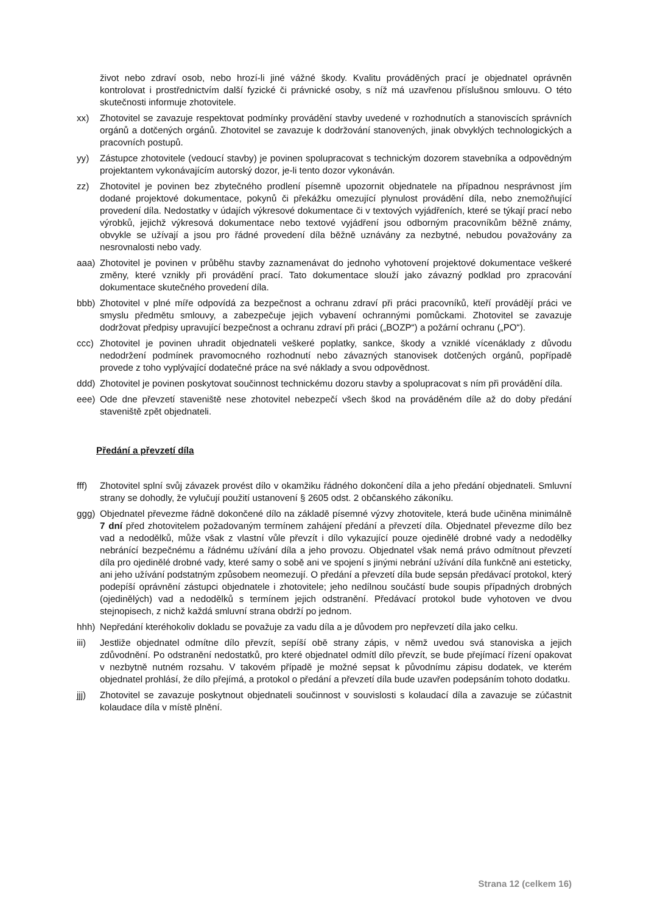život nebo zdraví osob, nebo hrozí-li jiné vážné škody. Kvalitu prováděných prací je objednatel oprávněn kontrolovat i prostřednictvím další fyzické či právnické osoby, s níž má uzavřenou příslušnou smlouvu. O této skutečnosti informuje zhotovitele.
xx) Zhotovitel se zavazuje respektovat podmínky provádění stavby uvedené v rozhodnutích a stanoviscích správních orgánů a dotčených orgánů. Zhotovitel se zavazuje k dodržování stanovených, jinak obvyklých technologických a pracovních postupů.
yy) Zástupce zhotovitele (vedoucí stavby) je povinen spolupracovat s technickým dozorem stavebníka a odpovědným projektantem vykonávajícím autorský dozor, je-li tento dozor vykonáván.
zz) Zhotovitel je povinen bez zbytečného prodlení písemně upozornit objednatele na případnou nesprávnost jím dodané projektové dokumentace, pokynů či překážku omezující plynulost provádění díla, nebo znemožňující provedení díla. Nedostatky v údajích výkresové dokumentace či v textových vyjádřeních, které se týkají prací nebo výrobků, jejichž výkresová dokumentace nebo textové vyjádření jsou odborným pracovníkům běžně známy, obvykle se užívají a jsou pro řádné provedení díla běžně uznávány za nezbytné, nebudou považovány za nesrovnalosti nebo vady.
aaa) Zhotovitel je povinen v průběhu stavby zaznamenávat do jednoho vyhotovení projektové dokumentace veškeré změny, které vznikly při provádění prací. Tato dokumentace slouží jako závazný podklad pro zpracování dokumentace skutečného provedení díla.
bbb) Zhotovitel v plné míře odpovídá za bezpečnost a ochranu zdraví při práci pracovníků, kteří provádějí práci ve smyslu předmětu smlouvy, a zabezpečuje jejich vybavení ochrannými pomůckami. Zhotovitel se zavazuje dodržovat předpisy upravující bezpečnost a ochranu zdraví při práci („BOZP“) a požární ochranu („PO“).
ccc) Zhotovitel je povinen uhradit objednateli veškeré poplatky, sankce, škody a vzniklé vícenáklady z důvodu nedodržení podmínek pravomocného rozhodnutí nebo závazných stanovisek dotčených orgánů, popřípadě provede z toho vyplývající dodatečné práce na své náklady a svou odpovědnost.
ddd) Zhotovitel je povinen poskytovat součinnost technickému dozoru stavby a spolupracovat s ním při provádění díla.
eee) Ode dne převzetí staveniště nese zhotovitel nebezpečí všech škod na prováděném díle až do doby předání staveniště zpět objednateli.
Předání a převzetí díla
fff) Zhotovitel splní svůj závazek provést dílo v okamžiku řádného dokončení díla a jeho předání objednateli. Smluvní strany se dohodly, že vylučují použití ustanovení § 2605 odst. 2 občanského zákoníku.
ggg) Objednatel převezme řádně dokončené dílo na základě písemné výzvy zhotovitele, která bude učiněna minimálně 7 dní před zhotovitelem požadovaným termínem zahájení předání a převzetí díla. Objednatel převezme dílo bez vad a nedodělků, může však z vlastní vůle převzít i dílo vykazující pouze ojedinělé drobné vady a nedodělky nebránící bezpečnému a řádnému užívání díla a jeho provozu. Objednatel však nemá právo odmítnout převzetí díla pro ojedinělé drobné vady, které samy o sobě ani ve spojení s jinými nebrání užívání díla funkčně ani esteticky, ani jeho užívání podstatným způsobem neomezují. O předání a převzetí díla bude sepsán předávací protokol, který podepíší oprávnění zástupci objednatele i zhotovitele; jeho nedílnou součástí bude soupis případných drobných (ojedinělých) vad a nedodělků s termínem jejich odstranění. Předávací protokol bude vyhotoven ve dvou stejnopisech, z nichž každá smluvní strana obdrží po jednom.
hhh) Nepředání kteréhokoliv dokladu se považuje za vadu díla a je důvodem pro nepřevzetí díla jako celku.
iii) Jestliže objednatel odmítne dílo převzít, sepíší obě strany zápis, v němž uvedou svá stanoviska a jejich zdůvodnění. Po odstranění nedostatků, pro které objednatel odmítl dílo převzít, se bude přejímací řízení opakovat v nezbytně nutném rozsahu. V takovém případě je možné sepsat k původnímu zápisu dodatek, ve kterém objednatel prohlásí, že dílo přejímá, a protokol o předání a převzetí díla bude uzavřen podepsáním tohoto dodatku.
jjj) Zhotovitel se zavazuje poskytnout objednateli součinnost v souvislosti s kolaudací díla a zavazuje se zúčastnit kolaudace díla v místě plnění.
Strana 12 (celkem 16)